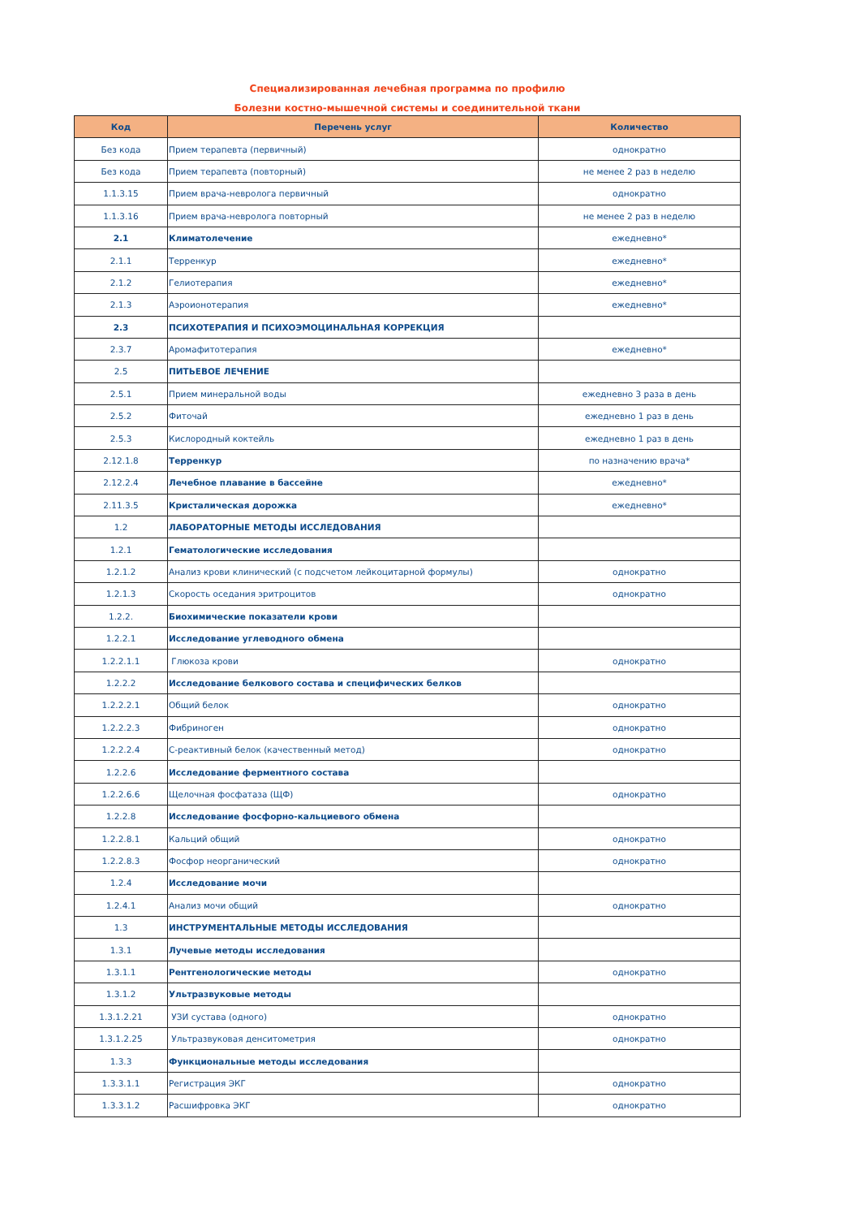Специализированная лечебная программа по профилю
Болезни костно-мышечной системы и соединительной ткани
| Код | Перечень услуг | Количество |
| --- | --- | --- |
| Без кода | Прием терапевта (первичный) | однократно |
| Без кода | Прием терапевта (повторный) | не менее 2 раз в неделю |
| 1.1.3.15 | Прием врача-невролога первичный | однократно |
| 1.1.3.16 | Прием врача-невролога повторный | не менее 2 раз в неделю |
| 2.1 | Климатолечение | ежедневно* |
| 2.1.1 | Терренкур | ежедневно* |
| 2.1.2 | Гелиотерапия | ежедневно* |
| 2.1.3 | Аэроионотерапия | ежедневно* |
| 2.3 | ПСИХОТЕРАПИЯ И ПСИХОЭМОЦИНАЛЬНАЯ КОРРЕКЦИЯ | |
| 2.3.7 | Аромафитотерапия | ежедневно* |
| 2.5 | ПИТЬЕВОЕ ЛЕЧЕНИЕ | |
| 2.5.1 | Прием минеральной воды | ежедневно 3 раза в день |
| 2.5.2 | Фиточай | ежедневно 1 раз в день |
| 2.5.3 | Кислородный коктейль | ежедневно 1 раз в день |
| 2.12.1.8 | Терренкур | по назначению врача* |
| 2.12.2.4 | Лечебное плавание в бассейне | ежедневно* |
| 2.11.3.5 | Кристалическая дорожка | ежедневно* |
| 1.2 | ЛАБОРАТОРНЫЕ МЕТОДЫ ИССЛЕДОВАНИЯ | |
| 1.2.1 | Гематологические исследования | |
| 1.2.1.2 | Анализ крови клинический (с подсчетом лейкоцитарной формулы) | однократно |
| 1.2.1.3 | Скорость оседания эритроцитов | однократно |
| 1.2.2. | Биохимические показатели крови | |
| 1.2.2.1 | Исследование углеводного обмена | |
| 1.2.2.1.1 | Глюкоза крови | однократно |
| 1.2.2.2 | Исследование белкового состава и специфических белков | |
| 1.2.2.2.1 | Общий белок | однократно |
| 1.2.2.2.3 | Фибриноген | однократно |
| 1.2.2.2.4 | С-реактивный белок (качественный метод) | однократно |
| 1.2.2.6 | Исследование ферментного состава | |
| 1.2.2.6.6 | Щелочная фосфатаза (ЩФ) | однократно |
| 1.2.2.8 | Исследование фосфорно-кальциевого обмена | |
| 1.2.2.8.1 | Кальций общий | однократно |
| 1.2.2.8.3 | Фосфор неорганический | однократно |
| 1.2.4 | Исследование мочи | |
| 1.2.4.1 | Анализ мочи общий | однократно |
| 1.3 | ИНСТРУМЕНТАЛЬНЫЕ МЕТОДЫ ИССЛЕДОВАНИЯ | |
| 1.3.1 | Лучевые методы исследования | |
| 1.3.1.1 | Рентгенологические методы | однократно |
| 1.3.1.2 | Ультразвуковые методы | |
| 1.3.1.2.21 | УЗИ сустава (одного) | однократно |
| 1.3.1.2.25 | Ультразвуковая денситометрия | однократно |
| 1.3.3 | Функциональные методы исследования | |
| 1.3.3.1.1 | Регистрация ЭКГ | однократно |
| 1.3.3.1.2 | Расшифровка ЭКГ | однократно |